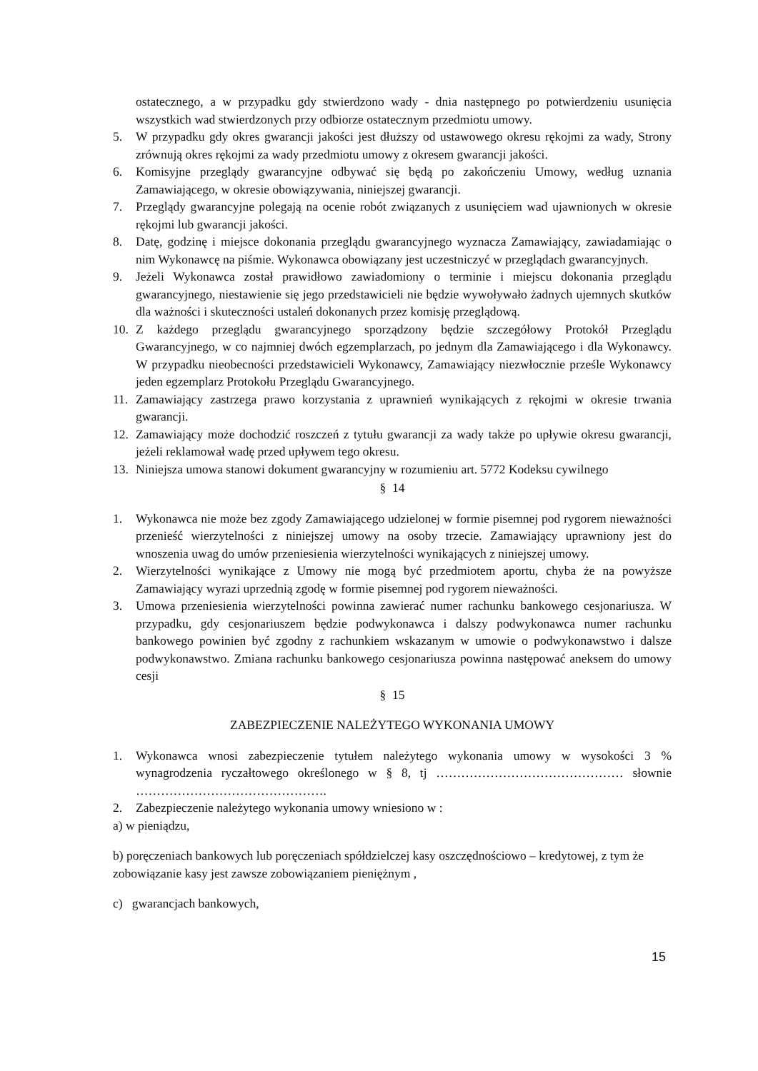ostatecznego, a w przypadku gdy stwierdzono wady - dnia następnego po potwierdzeniu usunięcia wszystkich wad stwierdzonych przy odbiorze ostatecznym przedmiotu umowy.
5. W przypadku gdy okres gwarancji jakości jest dłuższy od ustawowego okresu rękojmi za wady, Strony zrównują okres rękojmi za wady przedmiotu umowy z okresem gwarancji jakości.
6. Komisyjne przeglądy gwarancyjne odbywać się będą po zakończeniu Umowy, według uznania Zamawiającego, w okresie obowiązywania, niniejszej gwarancji.
7. Przeglądy gwarancyjne polegają na ocenie robót związanych z usunięciem wad ujawnionych w okresie rękojmi lub gwarancji jakości.
8. Datę, godzinę i miejsce dokonania przeglądu gwarancyjnego wyznacza Zamawiający, zawiadamiając o nim Wykonawcę na piśmie. Wykonawca obowiązany jest uczestniczyć w przeglądach gwarancyjnych.
9. Jeżeli Wykonawca został prawidłowo zawiadomiony o terminie i miejscu dokonania przeglądu gwarancyjnego, niestawienie się jego przedstawicieli nie będzie wywoływało żadnych ujemnych skutków dla ważności i skuteczności ustaleń dokonanych przez komisję przeglądową.
10. Z każdego przeglądu gwarancyjnego sporządzony będzie szczegółowy Protokół Przeglądu Gwarancyjnego, w co najmniej dwóch egzemplarzach, po jednym dla Zamawiającego i dla Wykonawcy. W przypadku nieobecności przedstawicieli Wykonawcy, Zamawiający niezwłocznie prześle Wykonawcy jeden egzemplarz Protokołu Przeglądu Gwarancyjnego.
11. Zamawiający zastrzega prawo korzystania z uprawnień wynikających z rękojmi w okresie trwania gwarancji.
12. Zamawiający może dochodzić roszczeń z tytułu gwarancji za wady także po upływie okresu gwarancji, jeżeli reklamował wadę przed upływem tego okresu.
13. Niniejsza umowa stanowi dokument gwarancyjny w rozumieniu art. 5772 Kodeksu cywilnego
§ 14
1. Wykonawca nie może bez zgody Zamawiającego udzielonej w formie pisemnej pod rygorem nieważności przenieść wierzytelności z niniejszej umowy na osoby trzecie. Zamawiający uprawniony jest do wnoszenia uwag do umów przeniesienia wierzytelności wynikających z niniejszej umowy.
2. Wierzytelności wynikające z Umowy nie mogą być przedmiotem aportu, chyba że na powyższe Zamawiający wyrazi uprzednią zgodę w formie pisemnej pod rygorem nieważności.
3. Umowa przeniesienia wierzytelności powinna zawierać numer rachunku bankowego cesjonariusza. W przypadku, gdy cesjonariuszem będzie podwykonawca i dalszy podwykonawca numer rachunku bankowego powinien być zgodny z rachunkiem wskazanym w umowie o podwykonawstwo i dalsze podwykonawstwo. Zmiana rachunku bankowego cesjonariusza powinna następować aneksem do umowy cesji
§ 15
ZABEZPIECZENIE NALEŻYTEGO WYKONANIA UMOWY
1. Wykonawca wnosi zabezpieczenie tytułem należytego wykonania umowy w wysokości 3 % wynagrodzenia ryczałtowego określonego w § 8, tj ……………………………………… słownie ……………………………………….
2. Zabezpieczenie należytego wykonania umowy wniesiono w :
a) w pieniądzu,
b) poręczeniach bankowych lub poręczeniach spółdzielczej kasy oszczędnościowo – kredytowej, z tym że zobowiązanie kasy jest zawsze zobowiązaniem pieniężnym ,
c) gwarancjach bankowych,
15